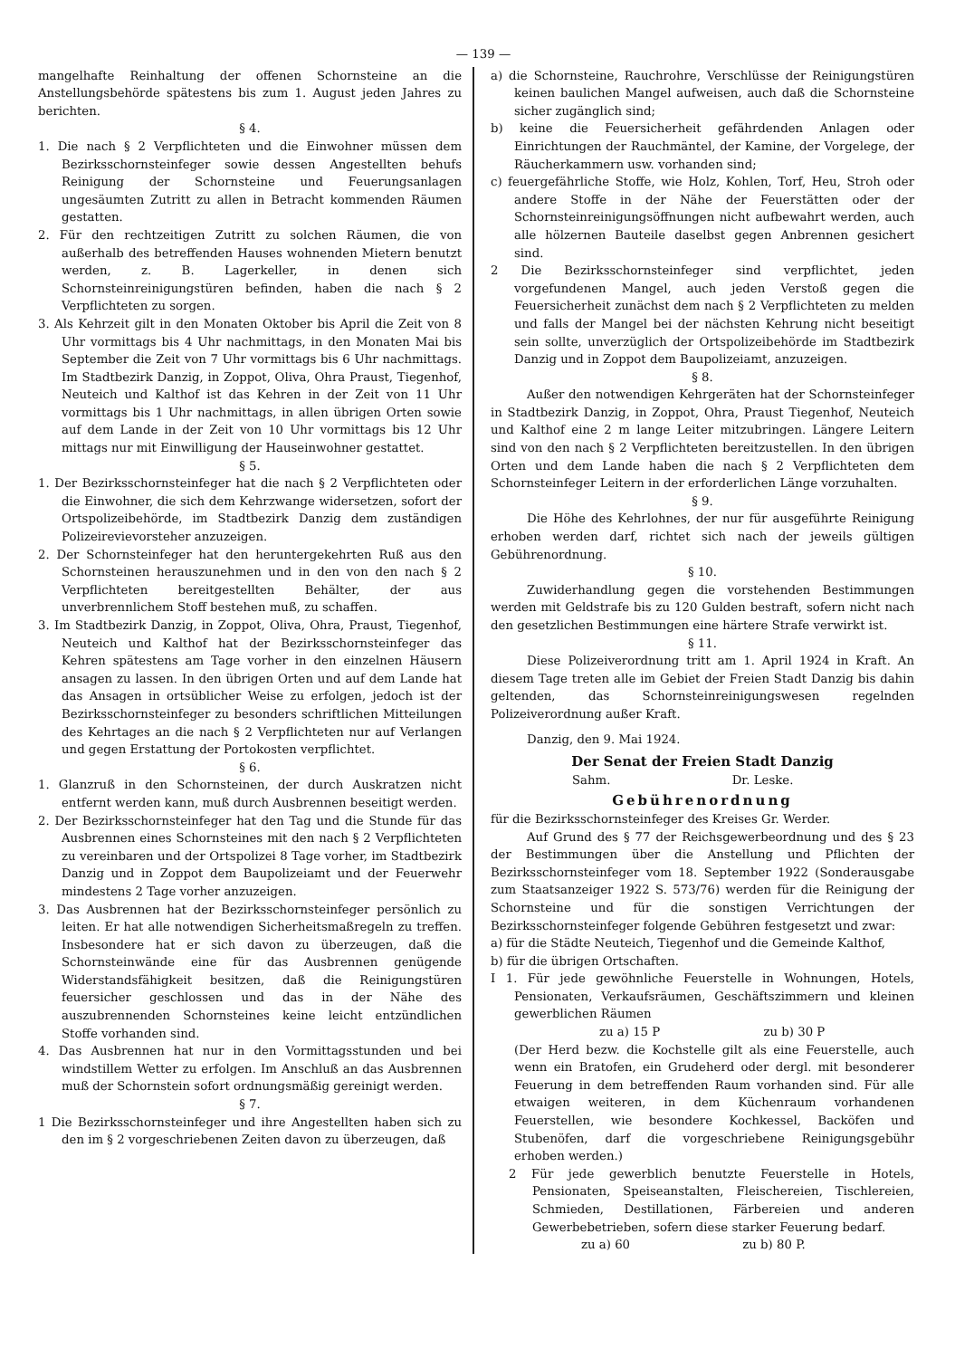— 139 —
mangelhafte Reinhaltung der offenen Schornsteine an die Anstellungsbehörde spätestens bis zum 1. August jeden Jahres zu berichten.
§ 4.
1. Die nach § 2 Verpflichteten und die Einwohner müssen dem Bezirksschornsteinfeger sowie dessen Angestellten behufs Reinigung der Schornsteine und Feuerungsanlagen ungesäumten Zutritt zu allen in Betracht kommenden Räumen gestatten.
2. Für den rechtzeitigen Zutritt zu solchen Räumen, die von außerhalb des betreffenden Hauses wohnenden Mietern benutzt werden, z. B. Lagerkeller, in denen sich Schornsteinreinigungstüren befinden, haben die nach § 2 Verpflichteten zu sorgen.
3. Als Kehrzeit gilt in den Monaten Oktober bis April die Zeit von 8 Uhr vormittags bis 4 Uhr nachmittags, in den Monaten Mai bis September die Zeit von 7 Uhr vormittags bis 6 Uhr nachmittags. Im Stadtbezirk Danzig, in Zoppot, Oliva, Ohra Praust, Tiegenhof, Neuteich und Kalthof ist das Kehren in der Zeit von 11 Uhr vormittags bis 1 Uhr nachmittags, in allen übrigen Orten sowie auf dem Lande in der Zeit von 10 Uhr vormittags bis 12 Uhr mittags nur mit Einwilligung der Hauseinwohner gestattet.
§ 5.
1. Der Bezirksschornsteinfeger hat die nach § 2 Verpflichteten oder die Einwohner, die sich dem Kehrzwange widersetzen, sofort der Ortspolizeibehörde, im Stadtbezirk Danzig dem zuständigen Polizeirevievorsteher anzuzeigen.
2. Der Schornsteinfeger hat den heruntergekehrten Ruß aus den Schornsteinen herauszunehmen und in den von den nach § 2 Verpflichteten bereitgestellten Behälter, der aus unverbrennlichem Stoff bestehen muß, zu schaffen.
3. Im Stadtbezirk Danzig, in Zoppot, Oliva, Ohra, Praust, Tiegenhof, Neuteich und Kalthof hat der Bezirksschornsteinfeger das Kehren spätestens am Tage vorher in den einzelnen Häusern ansagen zu lassen. In den übrigen Orten und auf dem Lande hat das Ansagen in ortsüblicher Weise zu erfolgen, jedoch ist der Bezirksschornsteinfeger zu besonders schriftlichen Mitteilungen des Kehrtages an die nach § 2 Verpflichteten nur auf Verlangen und gegen Erstattung der Portokosten verpflichtet.
§ 6.
1. Glanzruß in den Schornsteinen, der durch Auskratzen nicht entfernt werden kann, muß durch Ausbrennen beseitigt werden.
2. Der Bezirksschornsteinfeger hat den Tag und die Stunde für das Ausbrennen eines Schornsteines mit den nach § 2 Verpflichteten zu vereinbaren und der Ortspolizei 8 Tage vorher, im Stadtbezirk Danzig und in Zoppot dem Baupolizeiamt und der Feuerwehr mindestens 2 Tage vorher anzuzeigen.
3. Das Ausbrennen hat der Bezirksschornsteinfeger persönlich zu leiten. Er hat alle notwendigen Sicherheitsmaßregeln zu treffen. Insbesondere hat er sich davon zu überzeugen, daß die Schornsteinwände eine für das Ausbrennen genügende Widerstandsfähigkeit besitzen, daß die Reinigungstüren feuersicher geschlossen und das in der Nähe des auszubrennenden Schornsteines keine leicht entzündlichen Stoffe vorhanden sind.
4. Das Ausbrennen hat nur in den Vormittagsstunden und bei windstillem Wetter zu erfolgen. Im Anschluß an das Ausbrennen muß der Schornstein sofort ordnungsmäßig gereinigt werden.
§ 7.
1 Die Bezirksschornsteinfeger und ihre Angestellten haben sich zu den im § 2 vorgeschriebenen Zeiten davon zu überzeugen, daß
a) die Schornsteine, Rauchrohre, Verschlüsse der Reinigungstüren keinen baulichen Mangel aufweisen, auch daß die Schornsteine sicher zugänglich sind;
b) keine die Feuersicherheit gefährdenden Anlagen oder Einrichtungen der Rauchmäntel, der Kamine, der Vorgelege, der Räucherkammern usw. vorhanden sind;
c) feuergefährliche Stoffe, wie Holz, Kohlen, Torf, Heu, Stroh oder andere Stoffe in der Nähe der Feuerstätten oder der Schornsteinreinigungsöffnungen nicht aufbewahrt werden, auch alle hölzernen Bauteile daselbst gegen Anbrennen gesichert sind.
2 Die Bezirksschornsteinfeger sind verpflichtet, jeden vorgefundenen Mangel, auch jeden Verstoß gegen die Feuersicherheit zunächst dem nach § 2 Verpflichteten zu melden und falls der Mangel bei der nächsten Kehrung nicht beseitigt sein sollte, unverzüglich der Ortspolizeibehörde im Stadtbezirk Danzig und in Zoppot dem Baupolizeiamt, anzuzeigen.
§ 8.
Außer den notwendigen Kehrgeräten hat der Schornsteinfeger in Stadtbezirk Danzig, in Zoppot, Ohra, Praust Tiegenhof, Neuteich und Kalthof eine 2 m lange Leiter mitzubringen. Längere Leitern sind von den nach § 2 Verpflichteten bereitzustellen. In den übrigen Orten und dem Lande haben die nach § 2 Verpflichteten dem Schornsteinfeger Leitern in der erforderlichen Länge vorzuhalten.
§ 9.
Die Höhe des Kehrlohnes, der nur für ausgeführte Reinigung erhoben werden darf, richtet sich nach der jeweils gültigen Gebührenordnung.
§ 10.
Zuwiderhandlung gegen die vorstehenden Bestimmungen werden mit Geldstrafe bis zu 120 Gulden bestraft, sofern nicht nach den gesetzlichen Bestimmungen eine härtere Strafe verwirkt ist.
§ 11.
Diese Polizeiverordnung tritt am 1. April 1924 in Kraft. An diesem Tage treten alle im Gebiet der Freien Stadt Danzig bis dahin geltenden, das Schornsteinreinigungswesen regelnden Polizeiverordnung außer Kraft.
Danzig, den 9. Mai 1924.
Der Senat der Freien Stadt Danzig
Sahm. Dr. Leske.
Gebührenordnung
für die Bezirksschornsteinfeger des Kreises Gr. Werder.
Auf Grund des § 77 der Reichsgewerbeordnung und des § 23 der Bestimmungen über die Anstellung und Pflichten der Bezirksschornsteinfeger vom 18. September 1922 (Sonderausgabe zum Staatsanzeiger 1922 S. 573/76) werden für die Reinigung der Schornsteine und für die sonstigen Verrichtungen der Bezirksschornsteinfeger folgende Gebühren festgesetzt und zwar:
a) für die Städte Neuteich, Tiegenhof und die Gemeinde Kalthof,
b) für die übrigen Ortschaften.
I 1. Für jede gewöhnliche Feuerstelle in Wohnungen, Hotels, Pensionaten, Verkaufsräumen, Geschäftszimmern und kleinen gewerblichen Räumen
zu a) 15 P zu b) 30 P
(Der Herd bezw. die Kochstelle gilt als eine Feuerstelle, auch wenn ein Bratofen, ein Grudeherd oder dergl. mit besonderer Feuerung in dem betreffenden Raum vorhanden sind. Für alle etwaigen weiteren, in dem Küchenraum vorhandenen Feuerstellen, wie besondere Kochkessel, Backöfen und Stubenöfen, darf die vorgeschriebene Reinigungsgebühr erhoben werden.)
2 Für jede gewerblich benutzte Feuerstelle in Hotels, Pensionaten, Speiseanstalten, Fleischereien, Tischlereien, Schmieden, Destillationen, Färbereien und anderen Gewerbebetrieben, sofern diese starker Feuerung bedarf.
zu a) 60 zu b) 80 P.